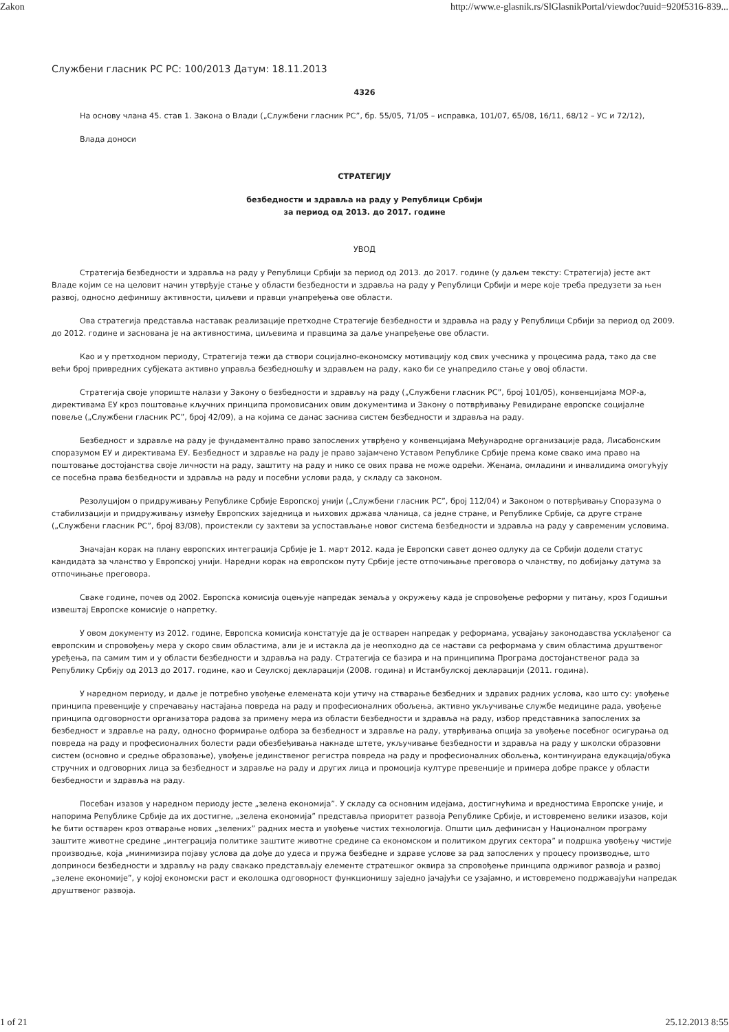Zakon http://www.e-glasnik.rs/SlGlasnikPortal/viewdoc?uuid=920f5316-839...
Службени гласник РС РС: 100/2013 Датум: 18.11.2013
4326
На основу члана 45. став 1. Закона о Влади („Службени гласник РС”, бр. 55/05, 71/05 – исправка, 101/07, 65/08, 16/11, 68/12 – УС и 72/12),
Влада доноси
СТРАТЕГИЈУ
безбедности и здравља на раду у Републици Србији
за период од 2013. до 2017. године
УВОД
Стратегија безбедности и здравља на раду у Републици Србији за период од 2013. до 2017. године (у даљем тексту: Стратегија) јесте акт Владе којим се на целовит начин утврђује стање у области безбедности и здравља на раду у Републици Србији и мере које треба предузети за њен развој, односно дефинишу активности, циљеви и правци унапређења ове области.
Ова стратегија представља наставак реализације претходне Стратегије безбедности и здравља на раду у Републици Србији за период од 2009. до 2012. године и заснована је на активностима, циљевима и правцима за даље унапређење ове области.
Као и у претходном периоду, Стратегија тежи да створи социјално-економску мотивацију код свих учесника у процесима рада, тако да све већи број привредних субјеката активно управља безбедношћу и здрављем на раду, како би се унапредило стање у овој области.
Стратегија своје упориште налази у Закону о безбедности и здрављу на раду („Службени гласник РС”, број 101/05), конвенцијама МОР-а, директивама ЕУ кроз поштовање кључних принципа промовисаних овим документима и Закону о потврђивању Ревидиране европске социјалне повеље („Службени гласник РС”, број 42/09), а на којима се данас заснива систем безбедности и здравља на раду.
Безбедност и здравље на раду је фундаментално право запослених утврђено у конвенцијама Међународне организације рада, Лисабонским споразумом ЕУ и директивама ЕУ. Безбедност и здравље на раду је право зајамчено Уставом Републике Србије према коме свако има право на поштовање достојанства своје личности на раду, заштиту на раду и нико се ових права не може одрећи. Женама, омладини и инвалидима омогућују се посебна права безбедности и здравља на раду и посебни услови рада, у складу са законом.
Резолуцијом о придруживању Републике Србије Европској унији („Службени гласник РС”, број 112/04) и Законом о потврђивању Споразума о стабилизацији и придруживању између Европских заједница и њихових држава чланица, са једне стране, и Републике Србије, са друге стране („Службени гласник РС”, број 83/08), проистекли су захтеви за успостављање новог система безбедности и здравља на раду у савременим условима.
Значајан корак на плану европских интеграција Србије је 1. март 2012. када је Европски савет донео одлуку да се Србији додели статус кандидата за чланство у Европској унији. Наредни корак на европском путу Србије јесте отпочињање преговора о чланству, по добијању датума за отпочињање преговора.
Сваке године, почев од 2002. Европска комисија оцењује напредак земаља у окружењу када је спровођење реформи у питању, кроз Годишњи извештај Европске комисије о напретку.
У овом документу из 2012. године, Европска комисија констатује да је остварен напредак у реформама, усвајању законодавства усклађеног са европским и спровођењу мера у скоро свим областима, али је и истакла да је неопходно да се настави са реформама у свим областима друштвеног уређења, па самим тим и у области безбедности и здравља на раду. Стратегија се базира и на принципима Програма достојанственог рада за Републику Србију од 2013 до 2017. године, као и Сеулској декларацији (2008. година) и Истамбулској декларацији (2011. година).
У наредном периоду, и даље је потребно увођење елемената који утичу на стварање безбедних и здравих радних услова, као што су: увођење принципа превенције у спречавању настајања повреда на раду и професионалних обољења, активно укључивање службе медицине рада, увођење принципа одговорности организатора радова за примену мера из области безбедности и здравља на раду, избор представника запослених за безбедност и здравље на раду, односно формирање одбора за безбедност и здравље на раду, утврђивања опција за увођење посебног осигурања од повреда на раду и професионалних болести ради обезбеђивања накнаде штете, укључивање безбедности и здравља на раду у школски образовни систем (основно и средње образовање), увођење јединственог регистра повреда на раду и професионалних обољења, континуирана едукација/обука стручних и одговорних лица за безбедност и здравље на раду и других лица и промоција културе превенције и примера добре праксе у области безбедности и здравља на раду.
Посебан изазов у наредном периоду јесте „зелена економија”. У складу са основним идејама, достигнућима и вредностима Европске уније, и напорима Републике Србије да их достигне, „зелена економија” представља приоритет развоја Републике Србије, и истовремено велики изазов, који ће бити остварен кроз отварање нових „зелених” радних места и увођење чистих технологија. Општи циљ дефинисан у Националном програму заштите животне средине „интеграција политике заштите животне средине са економском и политиком других сектора” и подршка увођењу чистије производње, која „минимизира појаву услова да дође до удеса и пружа безбедне и здраве услове за рад запослених у процесу производње, што доприноси безбедности и здрављу на раду свакако представљају елементе стратешког оквира за спровођење принципа одрживог развоја и развој „зелене економије”, у којој економски раст и еколошка одговорност функционишу заједно јачајући се узајамно, и истовремено подржавајући напредак друштвеног развоја.
1 of 21 25.12.2013 8:55